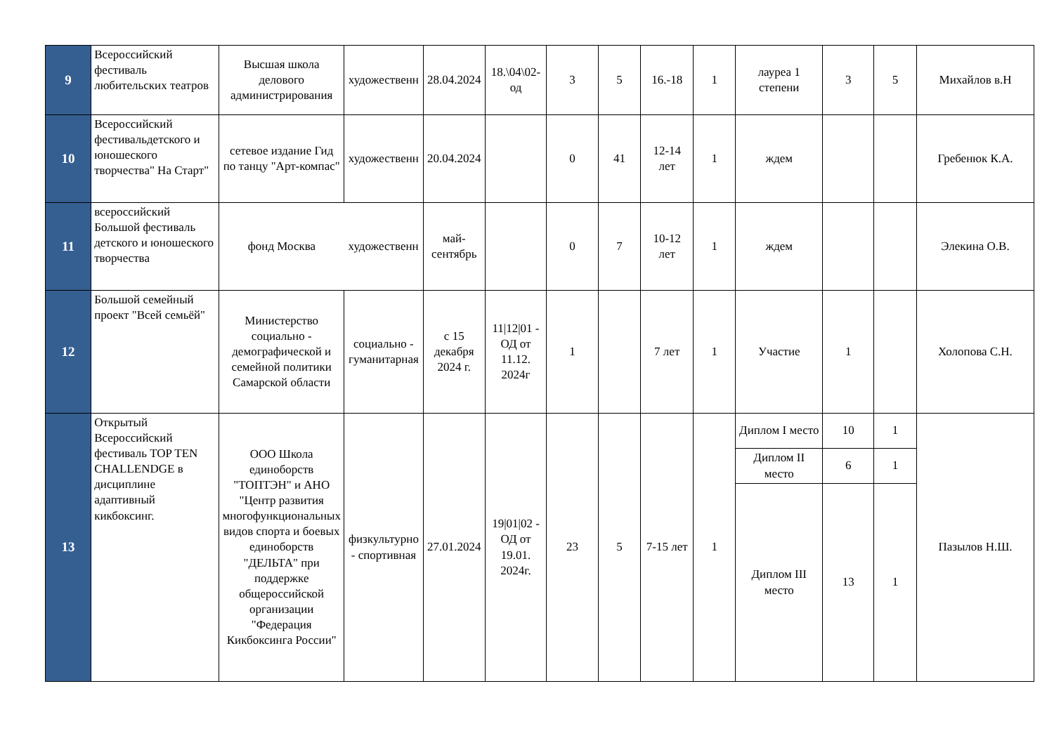| 9 | Всероссийский фестиваль любительских театров | Высшая школа делового администрирования | художественн | 28.04.2024 | 18.\04\02-од | 3 | 5 | 16.-18 | 1 | лауреа 1 степени | 3 | 5 | Михайлов в.Н |
| 10 | Всероссийский фестивальдетского и юношеского творчества" На Старт" | сетевое издание Гид по танцу "Арт-компас" | художественн | 20.04.2024 | | 0 | 41 | 12-14 лет | 1 | ждем | | | Гребенюк К.А. |
| 11 | всероссийский Большой фестиваль детского и юношеского творчества | фонд Москва | художественн | май-сентябрь | | 0 | 7 | 10-12 лет | 1 | ждем | | | Элекина О.В. |
| 12 | Большой семейный проект "Всей семьёй" | Министерство социально - демографической и семейной политики Самарской области | социально - гуманитарная | с 15 декабря 2024 г. | 11/12/01 - ОД от 11.12. 2024г | 1 | | 7 лет | 1 | Участие | 1 | | Холопова С.Н. |
| 13 | Открытый Всероссийский фестиваль TOP TEN CHALLENDGE в дисциплине адаптивный кикбоксинг. | ООО Школа единоборств "ТОПТЭН" и АНО "Центр развития многофункциональных видов спорта и боевых единоборств "ДЕЛЬТА" при поддержке общероссийской организации "Федерация Кикбоксинга России" | физкультурно - спортивная | 27.01.2024 | 19/01/02 - ОД от 19.01. 2024г. | 23 | 5 | 7-15 лет | 1 | Диплом I место | 10 | 1 | Пазылов Н.Ш. |
| | | | | | | | | | | Диплом II место | 6 | 1 | |
| | | | | | | | | | | Диплом III место | 13 | 1 | |